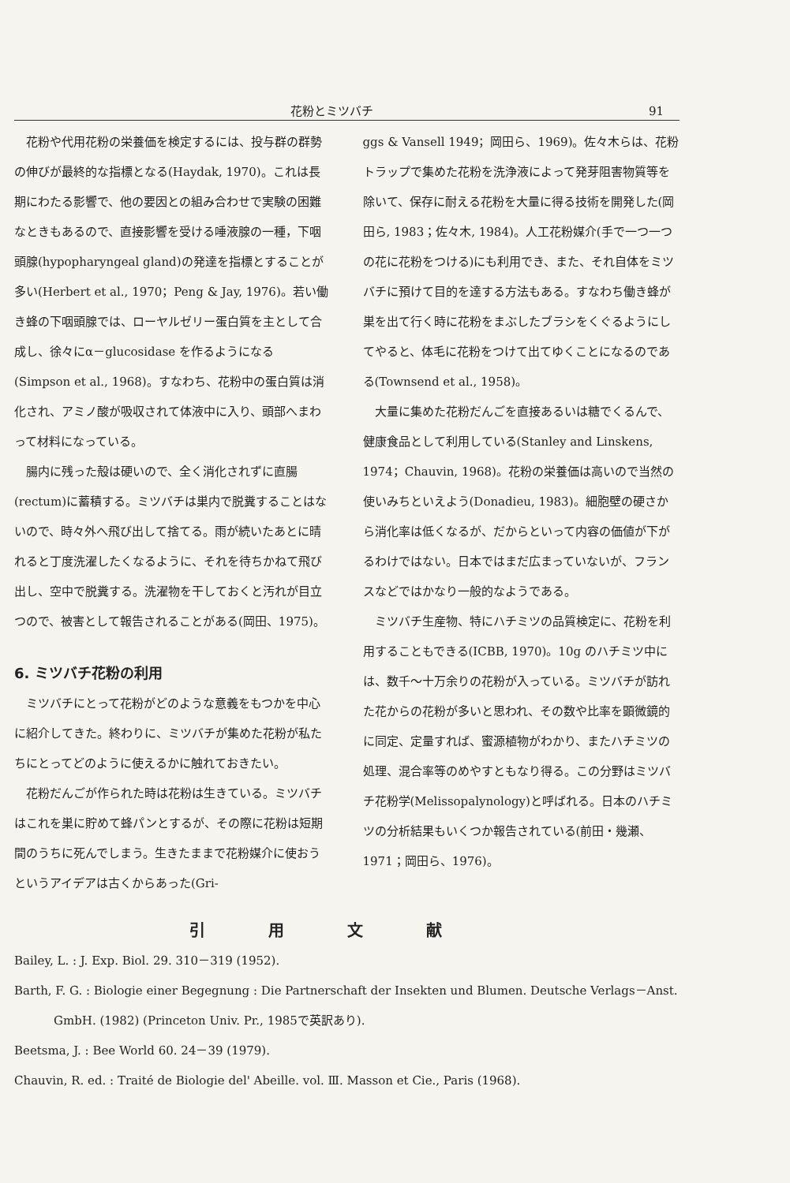花粉とミツバチ 91
花粉や代用花粉の栄養価を検定するには、投与群の群勢の伸びが最終的な指標となる(Haydak, 1970)。これは長期にわたる影響で、他の要因との組み合わせで実験の困難なときもあるので、直接影響を受ける唾液腺の一種，下咽頭腺(hypopharyngeal gland)の発達を指標とすることが多い(Herbert et al., 1970；Peng & Jay, 1976)。若い働き蜂の下咽頭腺では、ローヤルゼリー蛋白質を主として合成し、徐々にα－glucosidase を作るようになる (Simpson et al., 1968)。すなわち、花粉中の蛋白質は消化され、アミノ酸が吸収されて体液中に入り、頭部へまわって材料になっている。
腸内に残った殻は硬いので、全く消化されずに直腸(rectum)に蓄積する。ミツバチは巣内で脱糞することはないので、時々外へ飛び出して捨てる。雨が続いたあとに晴れると丁度洗濯したくなるように、それを待ちかねて飛び出し、空中で脱糞する。洗濯物を干しておくと汚れが目立つので、被害として報告されることがある(岡田、1975)。
6. ミツバチ花粉の利用
ミツバチにとって花粉がどのような意義をもつかを中心に紹介してきた。終わりに、ミツバチが集めた花粉が私たちにとってどのように使えるかに触れておきたい。
花粉だんごが作られた時は花粉は生きている。ミツバチはこれを巣に貯めて蜂パンとするが、その際に花粉は短期間のうちに死んでしまう。生きたままで花粉媒介に使おうというアイデアは古くからあった(Gri-
ggs & Vansell 1949；岡田ら、1969)。佐々木らは、花粉トラップで集めた花粉を洗浄液によって発芽阻害物質等を除いて、保存に耐える花粉を大量に得る技術を開発した(岡田ら, 1983；佐々木, 1984)。人工花粉媒介(手で一つ一つの花に花粉をつける)にも利用でき、また、それ自体をミツバチに預けて目的を達する方法もある。すなわち働き蜂が巣を出て行く時に花粉をまぶしたブラシをくぐるようにしてやると、体毛に花粉をつけて出てゆくことになるのである(Townsend et al., 1958)。
大量に集めた花粉だんごを直接あるいは糖でくるんで、健康食品として利用している(Stanley and Linskens, 1974；Chauvin, 1968)。花粉の栄養価は高いので当然の使いみちといえよう(Donadieu, 1983)。細胞壁の硬さから消化率は低くなるが、だからといって内容の価値が下がるわけではない。日本ではまだ広まっていないが、フランスなどではかなり一般的なようである。
ミツバチ生産物、特にハチミツの品質検定に、花粉を利用することもできる(ICBB, 1970)。10g のハチミツ中には、数千～十万余りの花粉が入っている。ミツバチが訪れた花からの花粉が多いと思われ、その数や比率を顕微鏡的に同定、定量すれば、蜜源植物がわかり、またハチミツの処理、混合率等のめやすともなり得る。この分野はミツバチ花粉学(Melissopalynology)と呼ばれる。日本のハチミツの分析結果もいくつか報告されている(前田・幾瀬、1971；岡田ら、1976)。
引用文献
Bailey, L. : J. Exp. Biol. 29. 310－319 (1952).
Barth, F. G. : Biologie einer Begegnung : Die Partnerschaft der Insekten und Blumen. Deutsche Verlags－Anst. GmbH. (1982) (Princeton Univ. Pr., 1985で英訳あり).
Beetsma, J. : Bee World 60. 24－39 (1979).
Chauvin, R. ed. : Traité de Biologie del' Abeille. vol. Ⅲ. Masson et Cie., Paris (1968).